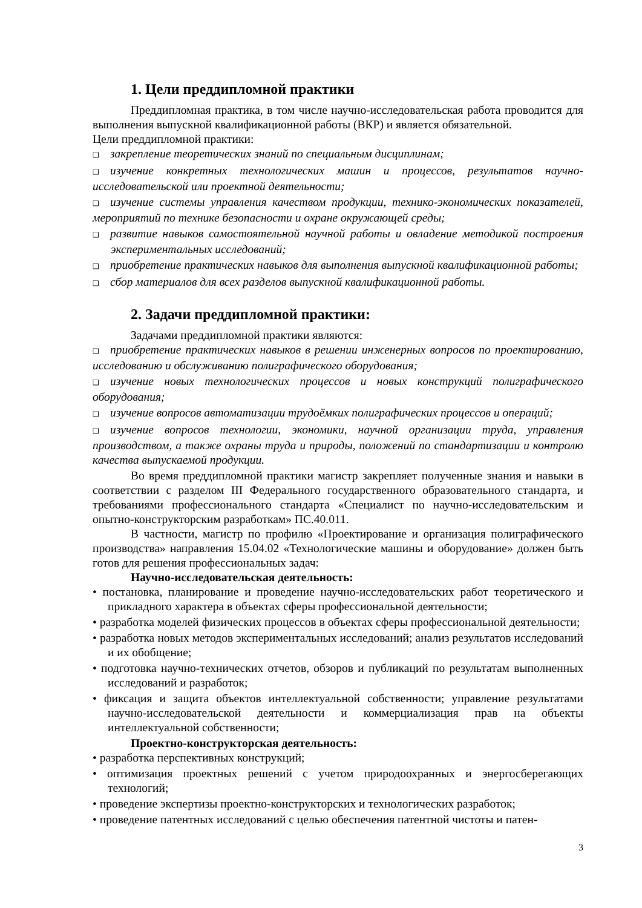1. Цели преддипломной практики
Преддипломная практика, в том числе научно-исследовательская работа проводится для выполнения выпускной квалификационной работы (ВКР) и является обязательной.
Цели преддипломной практики:
❑ закрепление теоретических знаний по специальным дисциплинам;
❑ изучение конкретных технологических машин и процессов, результатов научно-исследовательской или проектной деятельности;
❑ изучение системы управления качеством продукции, технико-экономических показателей, мероприятий по технике безопасности и охране окружающей среды;
❑ развитие навыков самостоятельной научной работы и овладение методикой построения экспериментальных исследований;
❑ приобретение практических навыков для выполнения выпускной квалификационной работы;
❑ сбор материалов для всех разделов выпускной квалификационной работы.
2. Задачи преддипломной практики:
Задачами преддипломной практики являются:
❑ приобретение практических навыков в решении инженерных вопросов по проектированию, исследованию и обслуживанию полиграфического оборудования;
❑ изучение новых технологических процессов и новых конструкций полиграфического оборудования;
❑ изучение вопросов автоматизации трудоёмких полиграфических процессов и операций;
❑ изучение вопросов технологии, экономики, научной организации труда, управления производством, а также охраны труда и природы, положений по стандартизации и контролю качества выпускаемой продукции.
Во время преддипломной практики магистр закрепляет полученные знания и навыки в соответствии с разделом III Федерального государственного образовательного стандарта, и требованиями профессионального стандарта «Специалист по научно-исследовательским и опытно-конструкторским разработкам» ПС.40.011.
В частности, магистр по профилю «Проектирование и организация полиграфического производства» направления 15.04.02 «Технологические машины и оборудование» должен быть готов для решения профессиональных задач:
Научно-исследовательская деятельность:
• постановка, планирование и проведение научно-исследовательских работ теоретического и прикладного характера в объектах сферы профессиональной деятельности;
• разработка моделей физических процессов в объектах сферы профессиональной деятельности;
• разработка новых методов экспериментальных исследований; анализ результатов исследований и их обобщение;
• подготовка научно-технических отчетов, обзоров и публикаций по результатам выполненных исследований и разработок;
• фиксация и защита объектов интеллектуальной собственности; управление результатами научно-исследовательской деятельности и коммерциализация прав на объекты интеллектуальной собственности;
Проектно-конструкторская деятельность:
• разработка перспективных конструкций;
• оптимизация проектных решений с учетом природоохранных и энергосберегающих технологий;
• проведение экспертизы проектно-конструкторских и технологических разработок;
• проведение патентных исследований с целью обеспечения патентной чистоты и патен-
3